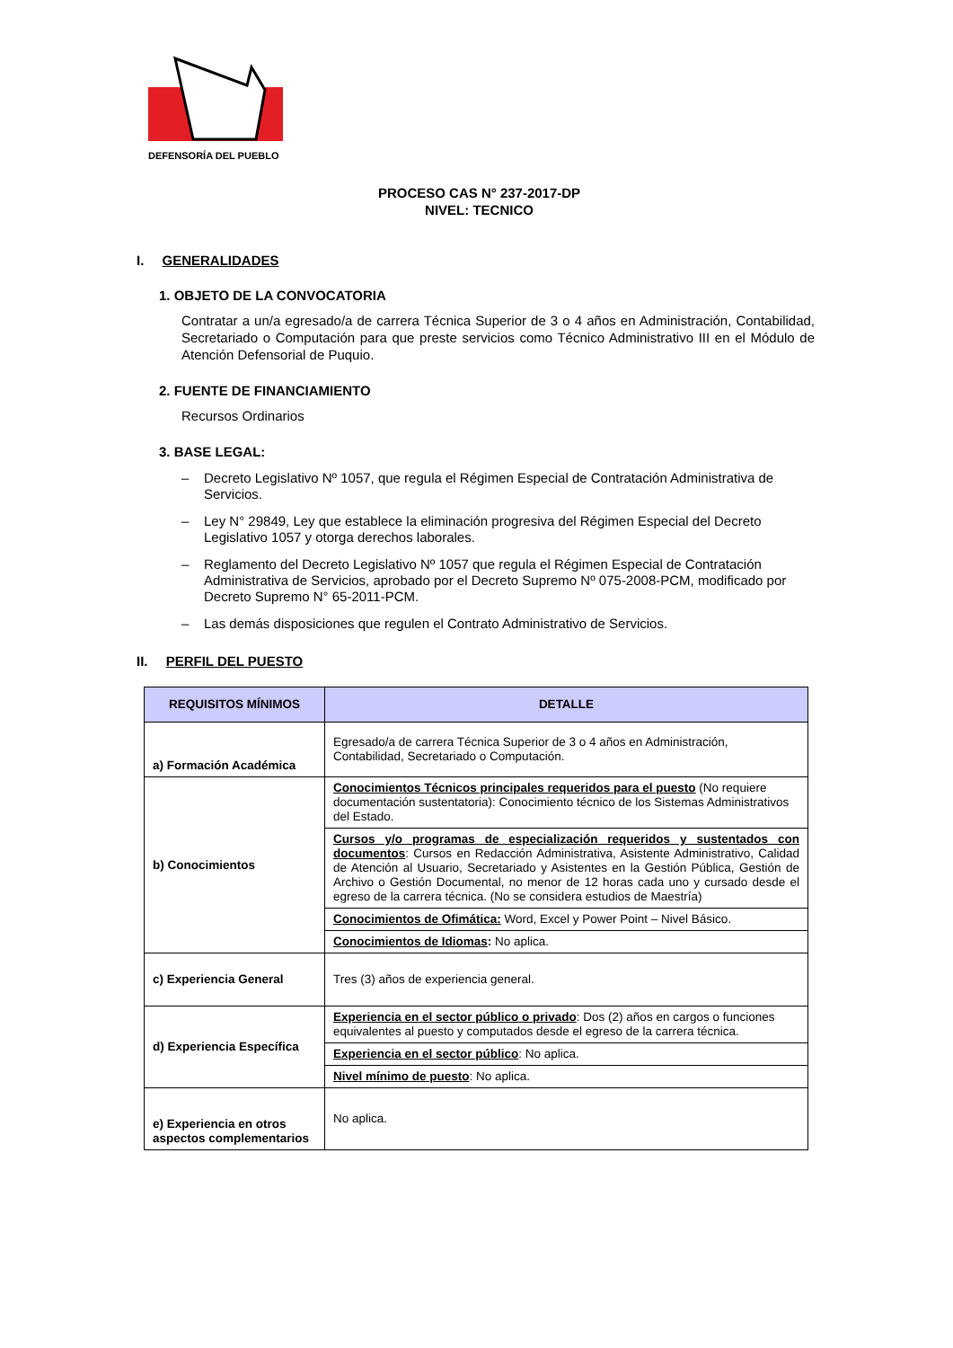DEFENSORÍA DEL PUEBLO
PROCESO CAS N° 237-2017-DP
NIVEL: TECNICO
I. GENERALIDADES
1. OBJETO DE LA CONVOCATORIA
Contratar a un/a egresado/a de carrera Técnica Superior de 3 o 4 años en Administración, Contabilidad, Secretariado o Computación para que preste servicios como Técnico Administrativo III en el Módulo de Atención Defensorial de Puquio.
2. FUENTE DE FINANCIAMIENTO
Recursos Ordinarios
3. BASE LEGAL:
– Decreto Legislativo Nº 1057, que regula el Régimen Especial de Contratación Administrativa de Servicios.
– Ley N° 29849, Ley que establece la eliminación progresiva del Régimen Especial del Decreto Legislativo 1057 y otorga derechos laborales.
– Reglamento del Decreto Legislativo Nº 1057 que regula el Régimen Especial de Contratación Administrativa de Servicios, aprobado por el Decreto Supremo Nº 075-2008-PCM, modificado por Decreto Supremo N° 65-2011-PCM.
– Las demás disposiciones que regulen el Contrato Administrativo de Servicios.
II. PERFIL DEL PUESTO
| REQUISITOS MÍNIMOS | DETALLE |
| --- | --- |
| a) Formación Académica | Egresado/a de carrera Técnica Superior de 3 o 4 años en Administración, Contabilidad, Secretariado o Computación. |
| b) Conocimientos | Conocimientos Técnicos principales requeridos para el puesto (No requiere documentación sustentatoria): Conocimiento técnico de los Sistemas Administrativos del Estado. |
| | Cursos y/o programas de especialización requeridos y sustentados con documentos : Cursos en Redacción Administrativa, Asistente Administrativo, Calidad de Atención al Usuario, Secretariado y Asistentes en la Gestión Pública, Gestión de Archivo o Gestión Documental, no menor de 12 horas cada uno y cursado desde el egreso de la carrera técnica. (No se considera estudios de Maestría) |
| | Conocimientos de Ofimática: Word, Excel y Power Point – Nivel Básico. |
| | Conocimientos de Idiomas : No aplica. |
| c) Experiencia General | Tres (3) años de experiencia general. |
| d) Experiencia Específica | Experiencia en el sector público o privado : Dos (2) años en cargos o funciones equivalentes al puesto y computados desde el egreso de la carrera técnica. |
| | Experiencia en el sector público : No aplica. |
| | Nivel mínimo de puesto : No aplica. |
| e) Experiencia en otros aspectos complementarios | No aplica. |